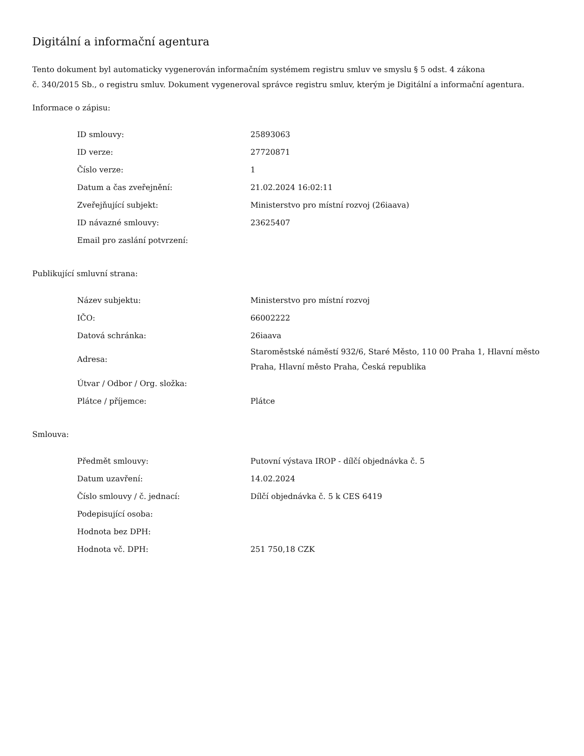Digitální a informační agentura
Tento dokument byl automaticky vygenerován informačním systémem registru smluv ve smyslu § 5 odst. 4 zákona
č. 340/2015 Sb., o registru smluv. Dokument vygeneroval správce registru smluv, kterým je Digitální a informační agentura.
Informace o zápisu:
| ID smlouvy: | 25893063 |
| ID verze: | 27720871 |
| Číslo verze: | 1 |
| Datum a čas zveřejnění: | 21.02.2024 16:02:11 |
| Zveřejňující subjekt: | Ministerstvo pro místní rozvoj (26iaava) |
| ID návazné smlouvy: | 23625407 |
| Email pro zaslání potvrzení: | |
Publikující smluvní strana:
| Název subjektu: | Ministerstvo pro místní rozvoj |
| IČO: | 66002222 |
| Datová schránka: | 26iaava |
| Adresa: | Staroměstské náměstí 932/6, Staré Město, 110 00 Praha 1, Hlavní město Praha, Hlavní město Praha, Česká republika |
| Útvar / Odbor / Org. složka: | |
| Plátce / příjemce: | Plátce |
Smlouva:
| Předmět smlouvy: | Putovní výstava IROP - dílčí objednávka č. 5 |
| Datum uzavření: | 14.02.2024 |
| Číslo smlouvy / č. jednací: | Dílčí objednávka č. 5 k CES 6419 |
| Podepisující osoba: | |
| Hodnota bez DPH: | |
| Hodnota vč. DPH: | 251 750,18 CZK |